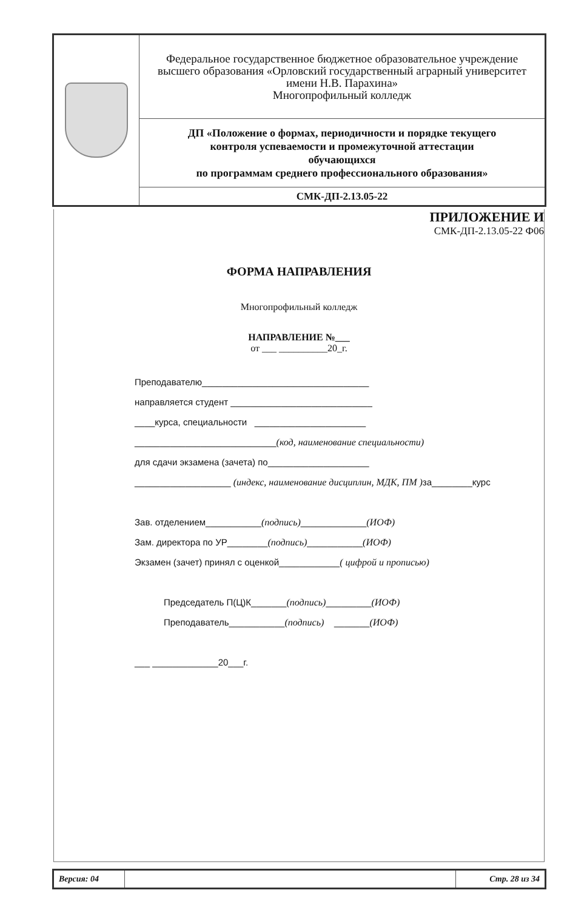| | Федеральное государственное бюджетное образовательное учреждение высшего образования «Орловский государственный аграрный университет имени Н.В. Парахина» Многопрофильный колледж |
| | ДП «Положение о формах, периодичности и порядке текущего контроля успеваемости и промежуточной аттестации обучающихся по программам среднего профессионального образования» |
| | СМК-ДП-2.13.05-22 |
ПРИЛОЖЕНИЕ И
СМК-ДП-2.13.05-22 Ф06
ФОРМА НАПРАВЛЕНИЯ
Многопрофильный колледж
НАПРАВЛЕНИЕ №___
от ___ __________20_г.
Преподавателю_________________________________
направляется студент ____________________________
____курса, специальности ______________________
____________________________(код, наименование специальности)
для сдачи экзамена (зачета) по____________________
___________________ (индекс, наименование дисциплин, МДК, ПМ ) за________курс
Зав. отделением___________(подпись)_____________(ИОФ)
Зам. директора по УР________(подпись)___________(ИОФ)
Экзамен (зачет) принял с оценкой____________( цифрой и прописью)
Председатель П(Ц)К_______(подпись)_________(ИОФ)
Преподаватель___________(подпись) _______(ИОФ)
___ _____________20___г.
| Версия: 04 | | Стр. 28 из 34 |